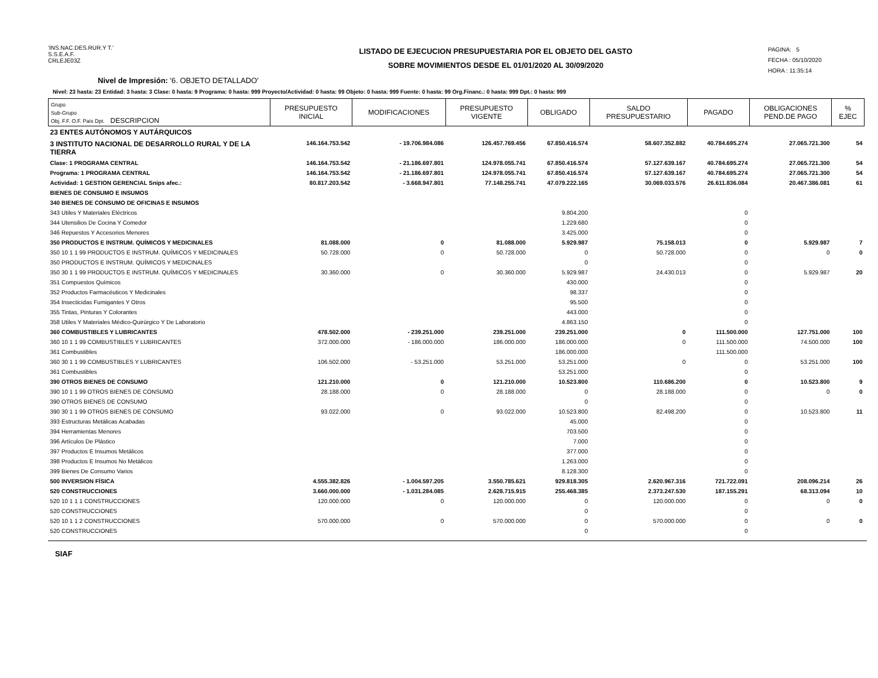'INS.NAC.DES.RUR.Y T.'
S.S.E.A.F.
CRLEJE03Z
LISTADO DE EJECUCION PRESUPUESTARIA POR EL OBJETO DEL GASTO
SOBRE MOVIMIENTOS DESDE EL 01/01/2020 AL 30/09/2020
PAGINA: 5
FECHA : 05/10/2020
HORA : 11:35:14
Nivel de Impresión: '6. OBJETO DETALLADO'
Nivel: 23 hasta: 23 Entidad: 3 hasta: 3 Clase: 0 hasta: 9 Programa: 0 hasta: 999 Proyecto/Actividad: 0 hasta: 99 Objeto: 0 hasta: 999 Fuente: 0 hasta: 99 Org.Financ.: 0 hasta: 999 Dpt.: 0 hasta: 999
| Grupo Sub-Grupo Obj. F.F. O.F. País Dpt. DESCRIPCION | PRESUPUESTO INICIAL | MODIFICACIONES | PRESUPUESTO VIGENTE | OBLIGADO | SALDO PRESUPUESTARIO | PAGADO | OBLIGACIONES PEND.DE PAGO | % EJEC |
| --- | --- | --- | --- | --- | --- | --- | --- | --- |
| 23 ENTES AUTÓNOMOS Y AUTÁRQUICOS | | | | | | | | |
| 3 INSTITUTO NACIONAL DE DESARROLLO RURAL Y DE LA TIERRA | 146.164.753.542 | - 19.706.984.086 | 126.457.769.456 | 67.850.416.574 | 58.607.352.882 | 40.784.695.274 | 27.065.721.300 | 54 |
| Clase: 1 PROGRAMA CENTRAL | 146.164.753.542 | - 21.186.697.801 | 124.978.055.741 | 67.850.416.574 | 57.127.639.167 | 40.784.695.274 | 27.065.721.300 | 54 |
| Programa: 1 PROGRAMA CENTRAL | 146.164.753.542 | - 21.186.697.801 | 124.978.055.741 | 67.850.416.574 | 57.127.639.167 | 40.784.695.274 | 27.065.721.300 | 54 |
| Actividad: 1 GESTION GERENCIAL Snips afec.: | 80.817.203.542 | - 3.668.947.801 | 77.148.255.741 | 47.079.222.165 | 30.069.033.576 | 26.611.836.084 | 20.467.386.081 | 61 |
| BIENES DE CONSUMO E INSUMOS | | | | | | | | |
| 340 BIENES DE CONSUMO DE OFICINAS E INSUMOS | | | | | | | | |
| 343 Utiles Y Materiales Eléctricos | | | | 9.804.200 | | 0 | | |
| 344 Utensilios De Cocina Y Comedor | | | | 1.229.680 | | 0 | | |
| 346 Repuestos Y Accesorios Menores | | | | 3.425.000 | | 0 | | |
| 350 PRODUCTOS E INSTRUM. QUÍMICOS Y MEDICINALES | 81.088.000 | 0 | 81.088.000 | 5.929.987 | 75.158.013 | 0 | 5.929.987 | 7 |
| 350 10 1 1 99 PRODUCTOS E INSTRUM. QUÍMICOS Y MEDICINALES | 50.728.000 | 0 | 50.728.000 | 0 | 50.728.000 | 0 | 0 | 0 |
| 350 PRODUCTOS E INSTRUM. QUÍMICOS Y MEDICINALES | | | | 0 | | 0 | | |
| 350 30 1 1 99 PRODUCTOS E INSTRUM. QUÍMICOS Y MEDICINALES | 30.360.000 | 0 | 30.360.000 | 5.929.987 | 24.430.013 | 0 | 5.929.987 | 20 |
| 351 Compuestos Químicos | | | | 430.000 | | 0 | | |
| 352 Productos Farmacéuticos Y Medicinales | | | | 98.337 | | 0 | | |
| 354 Insecticidas Fumigantes Y Otros | | | | 95.500 | | 0 | | |
| 355 Tintas, Pinturas Y Colorantes | | | | 443.000 | | 0 | | |
| 358 Utiles Y Materiales Médico-Quirúrgico Y De Laboratorio | | | | 4.863.150 | | 0 | | |
| 360 COMBUSTIBLES Y LUBRICANTES | 478.502.000 | - 239.251.000 | 239.251.000 | 239.251.000 | 0 | 111.500.000 | 127.751.000 | 100 |
| 360 10 1 1 99 COMBUSTIBLES Y LUBRICANTES | 372.000.000 | - 186.000.000 | 186.000.000 | 186.000.000 | 0 | 111.500.000 | 74.500.000 | 100 |
| 361 Combustibles | | | | 186.000.000 | | 111.500.000 | | |
| 360 30 1 1 99 COMBUSTIBLES Y LUBRICANTES | 106.502.000 | - 53.251.000 | 53.251.000 | 53.251.000 | 0 | 0 | 53.251.000 | 100 |
| 361 Combustibles | | | | 53.251.000 | | 0 | | |
| 390 OTROS BIENES DE CONSUMO | 121.210.000 | 0 | 121.210.000 | 10.523.800 | 110.686.200 | 0 | 10.523.800 | 9 |
| 390 10 1 1 99 OTROS BIENES DE CONSUMO | 28.188.000 | 0 | 28.188.000 | 0 | 28.188.000 | 0 | 0 | 0 |
| 390 OTROS BIENES DE CONSUMO | | | | 0 | | 0 | | |
| 390 30 1 1 99 OTROS BIENES DE CONSUMO | 93.022.000 | 0 | 93.022.000 | 10.523.800 | 82.498.200 | 0 | 10.523.800 | 11 |
| 393 Estructuras Metálicas Acabadas | | | | 45.000 | | 0 | | |
| 394 Herramientas Menores | | | | 703.500 | | 0 | | |
| 396 Artículos De Plástico | | | | 7.000 | | 0 | | |
| 397 Productos E Insumos Metálicos | | | | 377.000 | | 0 | | |
| 398 Productos E Insumos No Metálicos | | | | 1.263.000 | | 0 | | |
| 399 Bienes De Consumo Varios | | | | 8.128.300 | | 0 | | |
| 500 INVERSION FÍSICA | 4.555.382.826 | - 1.004.597.205 | 3.550.785.621 | 929.818.305 | 2.620.967.316 | 721.722.091 | 208.096.214 | 26 |
| 520 CONSTRUCCIONES | 3.660.000.000 | - 1.031.284.085 | 2.628.715.915 | 255.468.385 | 2.373.247.530 | 187.155.291 | 68.313.094 | 10 |
| 520 10 1 1 1 CONSTRUCCIONES | 120.000.000 | 0 | 120.000.000 | 0 | 120.000.000 | 0 | 0 | 0 |
| 520 CONSTRUCCIONES | | | | 0 | | 0 | | |
| 520 10 1 1 2 CONSTRUCCIONES | 570.000.000 | 0 | 570.000.000 | 0 | 570.000.000 | 0 | 0 | 0 |
| 520 CONSTRUCCIONES | | | | 0 | | 0 | | |
SIAF